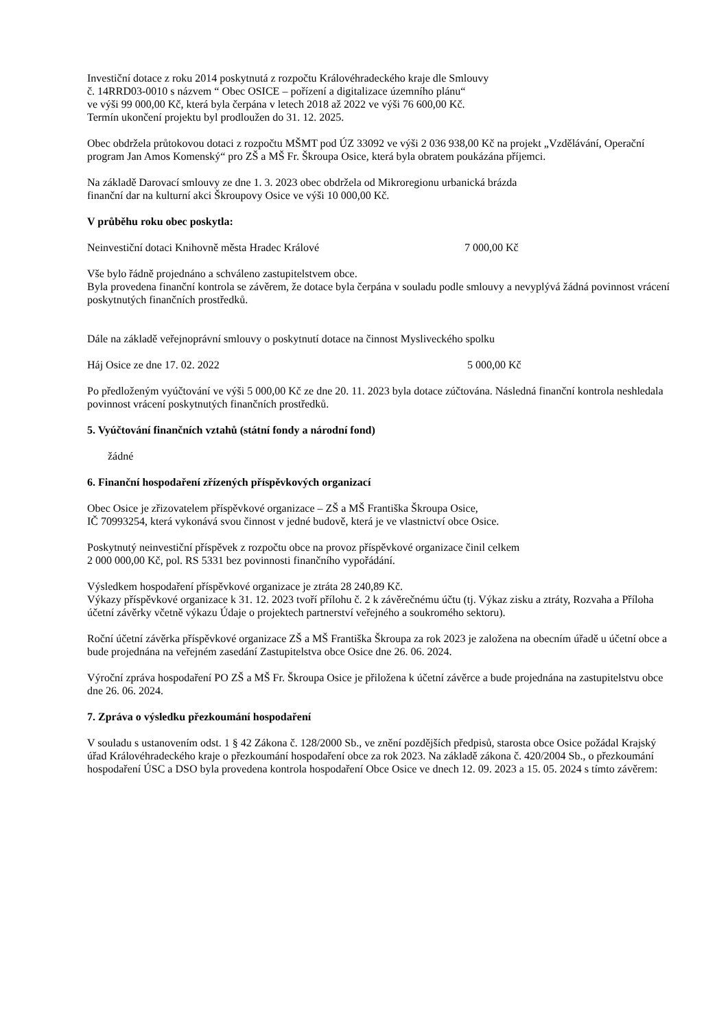Investiční dotace z roku 2014 poskytnutá z rozpočtu Královéhradeckého kraje dle Smlouvy
č. 14RRD03-0010 s názvem “ Obec OSICE – pořízení a digitalizace územního plánu“
ve výši 99 000,00 Kč, která byla čerpána v letech 2018 až 2022 ve výši 76 600,00 Kč.
Termín ukončení projektu byl prodloužen do 31. 12. 2025.
Obec obdržela průtokovou dotaci z rozpočtu MŠMT pod ÚZ 33092 ve výši 2 036 938,00 Kč na projekt „Vzdělávání, Operační program Jan Amos Komenský“ pro ZŠ a MŠ Fr. Škroupa Osice, která byla obratem poukázána příjemci.
Na základě Darovací smlouvy ze dne 1. 3. 2023 obec obdržela od Mikroregionu urbanická brázda
finanční dar na kulturní akci Škroupovy Osice ve výši 10 000,00 Kč.
V průběhu roku obec poskytla:
Neinvestiční dotaci Knihovně města Hradec Králové 7 000,00 Kč
Vše bylo řádně projednáno a schváleno zastupitelstvem obce.
Byla provedena finanční kontrola se závěrem, že dotace byla čerpána v souladu podle smlouvy a nevyplývá žádná povinnost vrácení poskytnutých finančních prostředků.
Dále na základě veřejnoprávní smlouvy o poskytnutí dotace na činnost Mysliveckého spolku
Háj Osice ze dne 17. 02. 2022 5 000,00 Kč
Po předloženým vyúčtování ve výši 5 000,00 Kč ze dne 20. 11. 2023 byla dotace zúčtována. Následná finanční kontrola neshledala povinnost vrácení poskytnutých finančních prostředků.
5. Vyúčtování finančních vztahů (státní fondy a národní fond)
žádné
6. Finanční hospodaření zřízených příspěvkových organizací
Obec Osice je zřizovatelem příspěvkové organizace – ZŠ a MŠ Františka Škroupa Osice,
IČ 70993254, která vykonává svou činnost v jedné budově, která je ve vlastnictví obce Osice.
Poskytnutý neinvestiční příspěvek z rozpočtu obce na provoz příspěvkové organizace činil celkem
2 000 000,00 Kč, pol. RS 5331 bez povinnosti finančního vypořádání.
Výsledkem hospodaření příspěvkové organizace je ztráta 28 240,89 Kč.
Výkazy příspěvkové organizace k 31. 12. 2023 tvoří přílohu č. 2 k závěrečnému účtu (tj. Výkaz zisku a ztráty, Rozvaha a Příloha účetní závěrky včetně výkazu Údaje o projektech partnerství veřejného a soukromého sektoru).
Roční účetní závěrka příspěvkové organizace ZŠ a MŠ Františka Škroupa za rok 2023 je založena na obecním úřadě u účetní obce a bude projednána na veřejném zasedání Zastupitelstva obce Osice dne 26. 06. 2024.
Výroční zpráva hospodaření PO ZŠ a MŠ Fr. Škroupa Osice je přiložena k účetní závěrce a bude projednána na zastupitelstvu obce dne 26. 06. 2024.
7. Zpráva o výsledku přezkoumání hospodaření
V souladu s ustanovením odst. 1 § 42 Zákona č. 128/2000 Sb., ve znění pozdějších předpisů, starosta obce Osice požádal Krajský úřad Královéhradeckého kraje o přezkoumání hospodaření obce za rok 2023. Na základě zákona č. 420/2004 Sb., o přezkoumání hospodaření ÚSC a DSO byla provedena kontrola hospodaření Obce Osice ve dnech 12. 09. 2023 a 15. 05. 2024 s tímto závěrem: